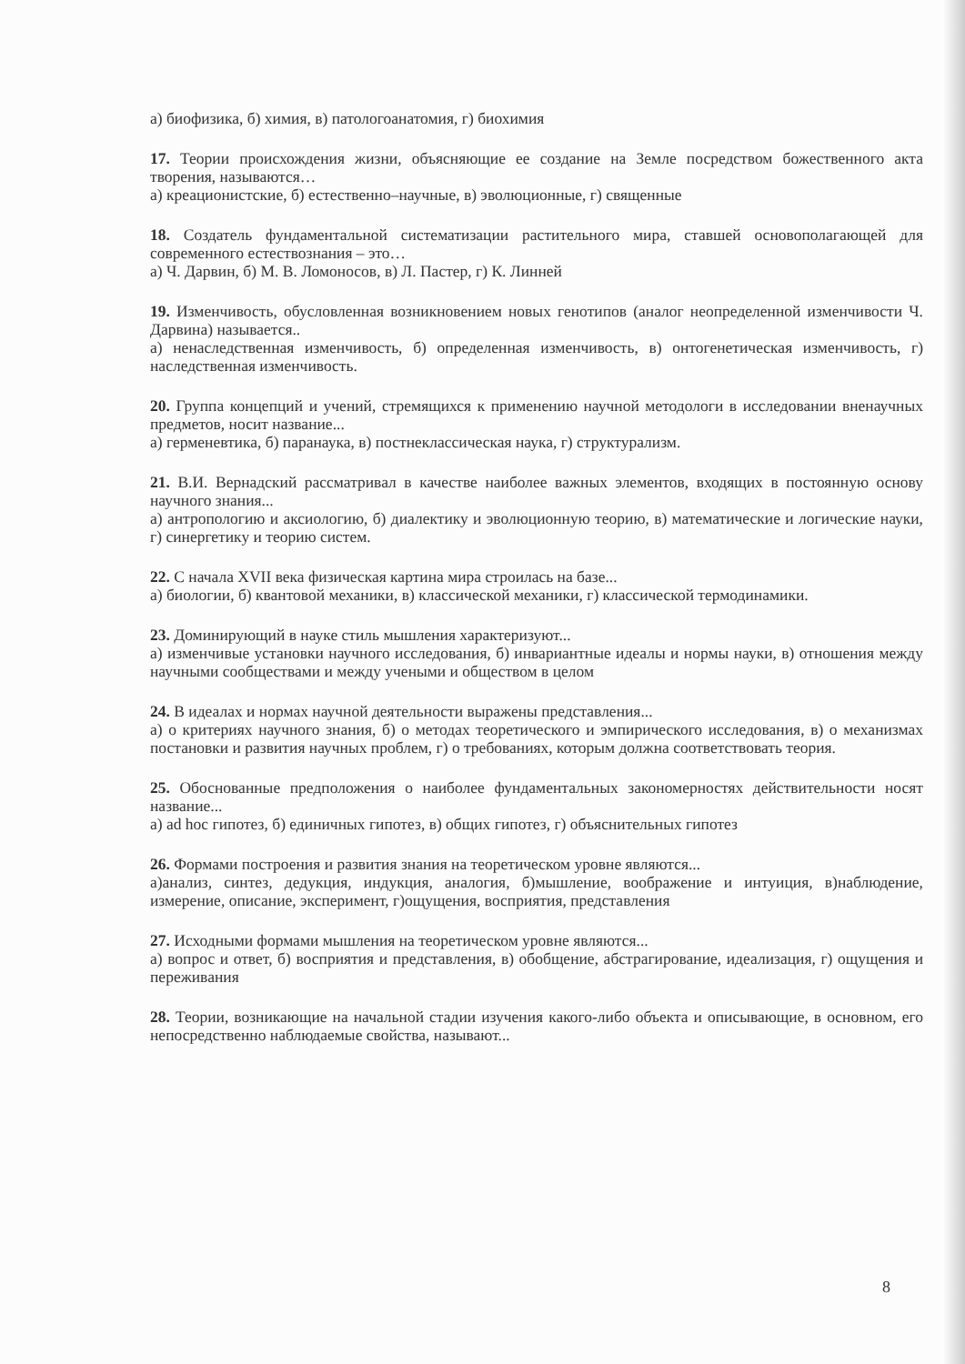а) биофизика, б) химия, в) патологоанатомия, г) биохимия
17. Теории происхождения жизни, объясняющие ее создание на Земле посредством божественного акта творения, называются…
а) креационистские, б) естественно–научные, в) эволюционные, г) священные
18. Создатель фундаментальной систематизации растительного мира, ставшей основополагающей для современного естествознания – это…
а) Ч. Дарвин, б) М. В. Ломоносов, в) Л. Пастер, г) К. Линней
19. Изменчивость, обусловленная возникновением новых генотипов (аналог неопределенной изменчивости Ч. Дарвина) называется..
а) ненаследственная изменчивость, б) определенная изменчивость, в) онтогенетическая изменчивость, г) наследственная изменчивость.
20. Группа концепций и учений, стремящихся к применению научной методологи в исследовании вненаучных предметов, носит название...
а) герменевтика, б) паранаука, в) постнеклассическая наука, г) структурализм.
21. В.И. Вернадский рассматривал в качестве наиболее важных элементов, входящих в постоянную основу научного знания...
а) антропологию и аксиологию, б) диалектику и эволюционную теорию, в) математические и логические науки, г) синергетику и теорию систем.
22. С начала XVII века физическая картина мира строилась на базе...
а) биологии, б) квантовой механики, в) классической механики, г) классической термодинамики.
23. Доминирующий в науке стиль мышления характеризуют...
а) изменчивые установки научного исследования, б) инвариантные идеалы и нормы науки, в) отношения между научными сообществами и между учеными и обществом в целом
24. В идеалах и нормах научной деятельности выражены представления...
а) о критериях научного знания, б) о методах теоретического и эмпирического исследования, в) о механизмах постановки и развития научных проблем, г) о требованиях, которым должна соответствовать теория.
25. Обоснованные предположения о наиболее фундаментальных закономерностях действительности носят название...
а) ad hoc гипотез, б) единичных гипотез, в) общих гипотез, г) объяснительных гипотез
26. Формами построения и развития знания на теоретическом уровне являются...
а)анализ, синтез, дедукция, индукция, аналогия, б)мышление, воображение и интуиция, в)наблюдение, измерение, описание, эксперимент, г)ощущения, восприятия, представления
27. Исходными формами мышления на теоретическом уровне являются...
а) вопрос и ответ, б) восприятия и представления, в) обобщение, абстрагирование, идеализация, г) ощущения и переживания
28. Теории, возникающие на начальной стадии изучения какого-либо объекта и описывающие, в основном, его непосредственно наблюдаемые свойства, называют...
8